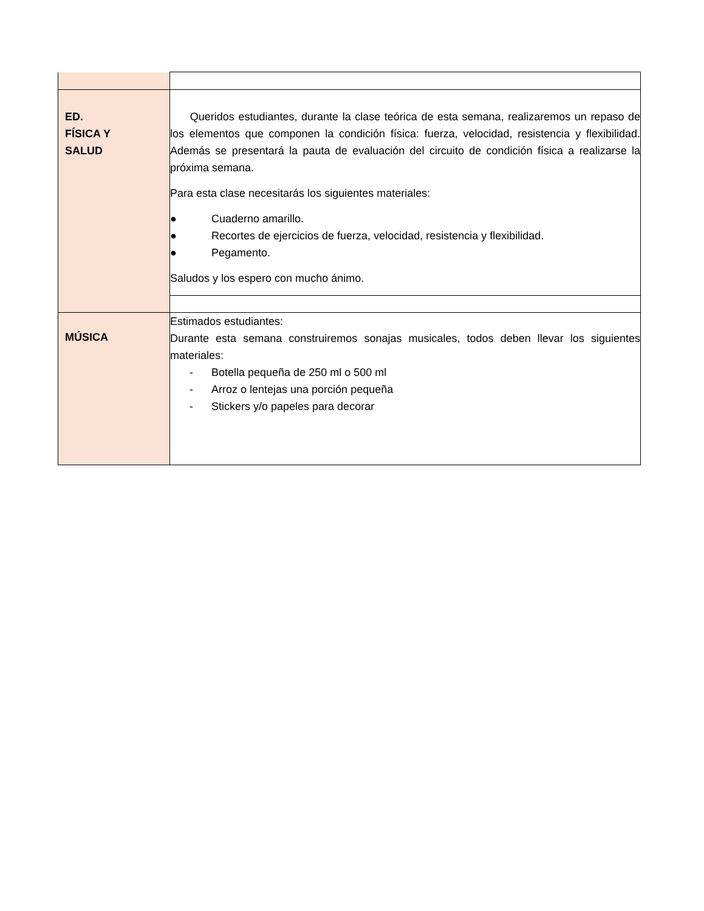| ED. FÍSICA Y SALUD | Queridos estudiantes, durante la clase teórica de esta semana, realizaremos un repaso de los elementos que componen la condición física: fuerza, velocidad, resistencia y flexibilidad. Además se presentará la pauta de evaluación del circuito de condición física a realizarse la próxima semana. Para esta clase necesitarás los siguientes materiales: ● Cuaderno amarillo. ● Recortes de ejercicios de fuerza, velocidad, resistencia y flexibilidad. ● Pegamento. Saludos y los espero con mucho ánimo. |
| MÚSICA | Estimados estudiantes: Durante esta semana construiremos sonajas musicales, todos deben llevar los siguientes materiales: - Botella pequeña de 250 ml o 500 ml - Arroz o lentejas una porción pequeña - Stickers y/o papeles para decorar |